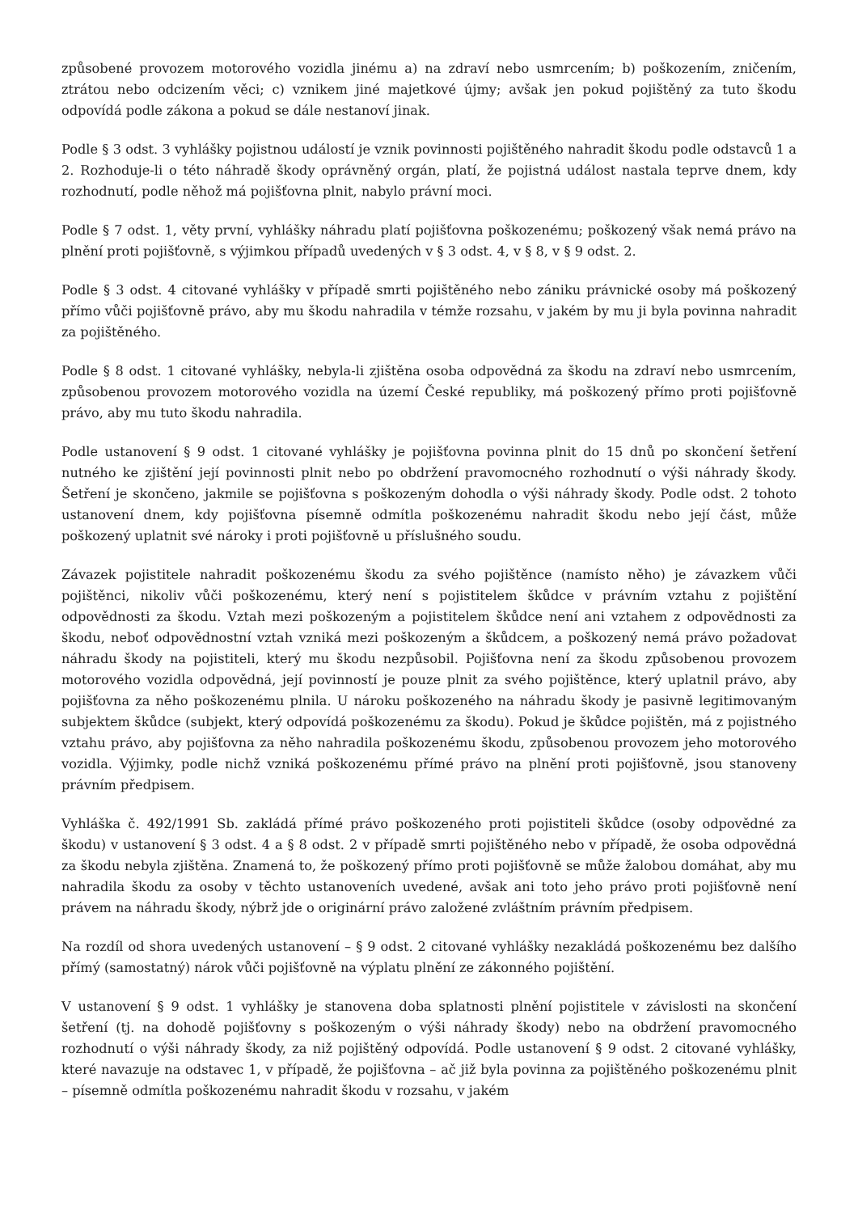způsobené provozem motorového vozidla jinému a) na zdraví nebo usmrcením; b) poškozením, zničením, ztrátou nebo odcizením věci; c) vznikem jiné majetkové újmy; avšak jen pokud pojištěný za tuto škodu odpovídá podle zákona a pokud se dále nestanoví jinak.
Podle § 3 odst. 3 vyhlášky pojistnou událostí je vznik povinnosti pojištěného nahradit škodu podle odstavců 1 a 2. Rozhoduje-li o této náhradě škody oprávněný orgán, platí, že pojistná událost nastala teprve dnem, kdy rozhodnutí, podle něhož má pojišťovna plnit, nabylo právní moci.
Podle § 7 odst. 1, věty první, vyhlášky náhradu platí pojišťovna poškozenému; poškozený však nemá právo na plnění proti pojišťovně, s výjimkou případů uvedených v § 3 odst. 4, v § 8, v § 9 odst. 2.
Podle § 3 odst. 4 citované vyhlášky v případě smrti pojištěného nebo zániku právnické osoby má poškozený přímo vůči pojišťovně právo, aby mu škodu nahradila v témže rozsahu, v jakém by mu ji byla povinna nahradit za pojištěného.
Podle § 8 odst. 1 citované vyhlášky, nebyla-li zjištěna osoba odpovědná za škodu na zdraví nebo usmrcením, způsobenou provozem motorového vozidla na území České republiky, má poškozený přímo proti pojišťovně právo, aby mu tuto škodu nahradila.
Podle ustanovení § 9 odst. 1 citované vyhlášky je pojišťovna povinna plnit do 15 dnů po skončení šetření nutného ke zjištění její povinnosti plnit nebo po obdržení pravomocného rozhodnutí o výši náhrady škody. Šetření je skončeno, jakmile se pojišťovna s poškozeným dohodla o výši náhrady škody. Podle odst. 2 tohoto ustanovení dnem, kdy pojišťovna písemně odmítla poškozenému nahradit škodu nebo její část, může poškozený uplatnit své nároky i proti pojišťovně u příslušného soudu.
Závazek pojistitele nahradit poškozenému škodu za svého pojištěnce (namísto něho) je závazkem vůči pojištěnci, nikoliv vůči poškozenému, který není s pojistitelem škůdce v právním vztahu z pojištění odpovědnosti za škodu. Vztah mezi poškozeným a pojistitelem škůdce není ani vztahem z odpovědnosti za škodu, neboť odpovědnostní vztah vzniká mezi poškozeným a škůdcem, a poškozený nemá právo požadovat náhradu škody na pojistiteli, který mu škodu nezpůsobil. Pojišťovna není za škodu způsobenou provozem motorového vozidla odpovědná, její povinností je pouze plnit za svého pojištěnce, který uplatnil právo, aby pojišťovna za něho poškozenému plnila. U nároku poškozeného na náhradu škody je pasivně legitimovaným subjektem škůdce (subjekt, který odpovídá poškozenému za škodu). Pokud je škůdce pojištěn, má z pojistného vztahu právo, aby pojišťovna za něho nahradila poškozenému škodu, způsobenou provozem jeho motorového vozidla. Výjimky, podle nichž vzniká poškozenému přímé právo na plnění proti pojišťovně, jsou stanoveny právním předpisem.
Vyhláška č. 492/1991 Sb. zakládá přímé právo poškozeného proti pojistiteli škůdce (osoby odpovědné za škodu) v ustanovení § 3 odst. 4 a § 8 odst. 2 v případě smrti pojištěného nebo v případě, že osoba odpovědná za škodu nebyla zjištěna. Znamená to, že poškozený přímo proti pojišťovně se může žalobou domáhat, aby mu nahradila škodu za osoby v těchto ustanoveních uvedené, avšak ani toto jeho právo proti pojišťovně není právem na náhradu škody, nýbrž jde o originární právo založené zvláštním právním předpisem.
Na rozdíl od shora uvedených ustanovení – § 9 odst. 2 citované vyhlášky nezakládá poškozenému bez dalšího přímý (samostatný) nárok vůči pojišťovně na výplatu plnění ze zákonného pojištění.
V ustanovení § 9 odst. 1 vyhlášky je stanovena doba splatnosti plnění pojistitele v závislosti na skončení šetření (tj. na dohodě pojišťovny s poškozeným o výši náhrady škody) nebo na obdržení pravomocného rozhodnutí o výši náhrady škody, za niž pojištěný odpovídá. Podle ustanovení § 9 odst. 2 citované vyhlášky, které navazuje na odstavec 1, v případě, že pojišťovna – ač již byla povinna za pojištěného poškozenému plnit – písemně odmítla poškozenému nahradit škodu v rozsahu, v jakém